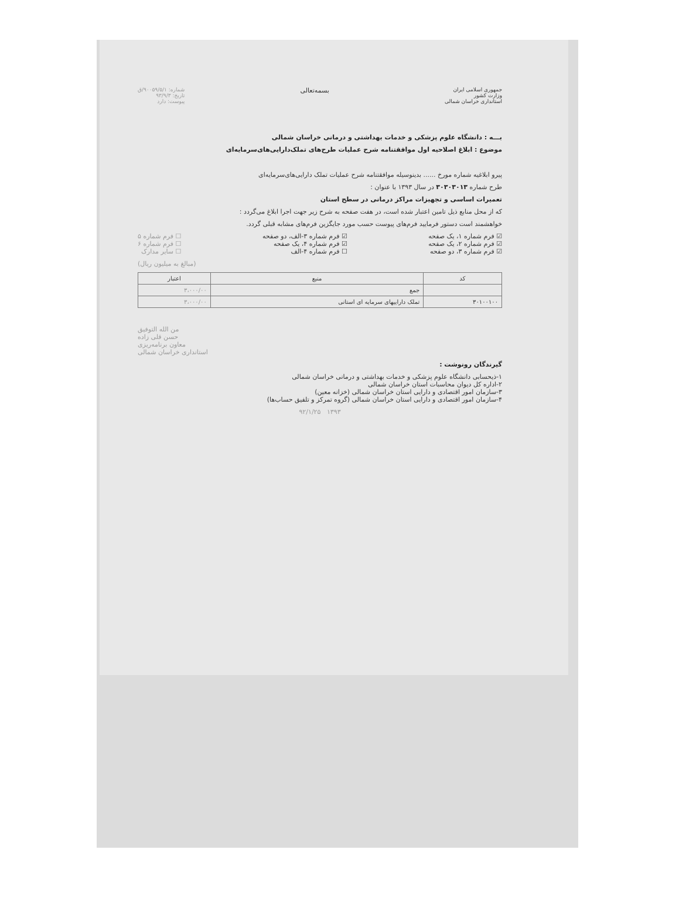جمهوری اسلامی ایران
وزارت کشور
استانداری خراسان شمالی
بسمه‌تعالی
شماره: ۹۰۰۵۹/۵/۱/ق
تاریخ: ۹۳/۹/۳
پیوست: دارد
بـــه : دانشگاه علوم پزشکی و خدمات بهداشتی و درمانی خراسان شمالی
موضوع : ابلاغ اصلاحیه اول موافقتنامه شرح عملیات طرح‌های تملک‌دارایی‌های‌سرمایه‌ای
پیرو ابلاغیه شماره مورخ ...... بدینوسیله موافقتنامه شرح عملیات تملک دارایی‌های‌سرمایه‌ای
طرح شماره ۳۰۳۰۳۰۱۳ در سال ۱۳۹۳ با عنوان :
تعمیرات اساسی و تجهیزات مراکز درمانی در سطح استان
که از محل منابع ذیل تامین اعتبار شده است، در هفت صفحه به شرح زیر جهت اجرا ابلاغ می‌گردد :
خواهشمند است دستور فرمایید فرم‌های پیوست حسب مورد جایگزین فرم‌های مشابه قبلی گردد.
☑ فرم شماره ۱، یک صفحه
☑ فرم شماره ۲، یک صفحه
☑ فرم شماره ۳، دو صفحه
☑ فرم شماره ۳-الف، دو صفحه
☑ فرم شماره ۴، یک صفحه
☐ فرم شماره ۴-الف
☐ فرم شماره ۵
☐ فرم شماره ۶
☐ سایر مدارک
(مبالغ به میلیون ریال)
| کد | منبع | اعتبار |
| --- | --- | --- |
| | جمع | ۳،۰۰۰/۰۰ |
| ۳۰۱۰۰۱۰۰ | تملک داراییهای سرمایه ای استانی | ۳،۰۰۰/۰۰ |
من الله التوفیق
حسن قلی زاده
معاون برنامه‌ریزی
استانداری خراسان شمالی
گیرندگان رونوشت :
۱-ذیحسابی دانشگاه علوم پزشکی و خدمات بهداشتی و درمانی خراسان شمالی
۲-اداره کل دیوان محاسبات استان خراسان شمالی
۳-سازمان امور اقتصادی و دارایی استان خراسان شمالی (خزانه معین)
۴-سازمان امور اقتصادی و دارایی استان خراسان شمالی (گروه تمرکز و تلفیق حساب‌ها)
۱۳۹۳ ۹۲/۱/۲۵